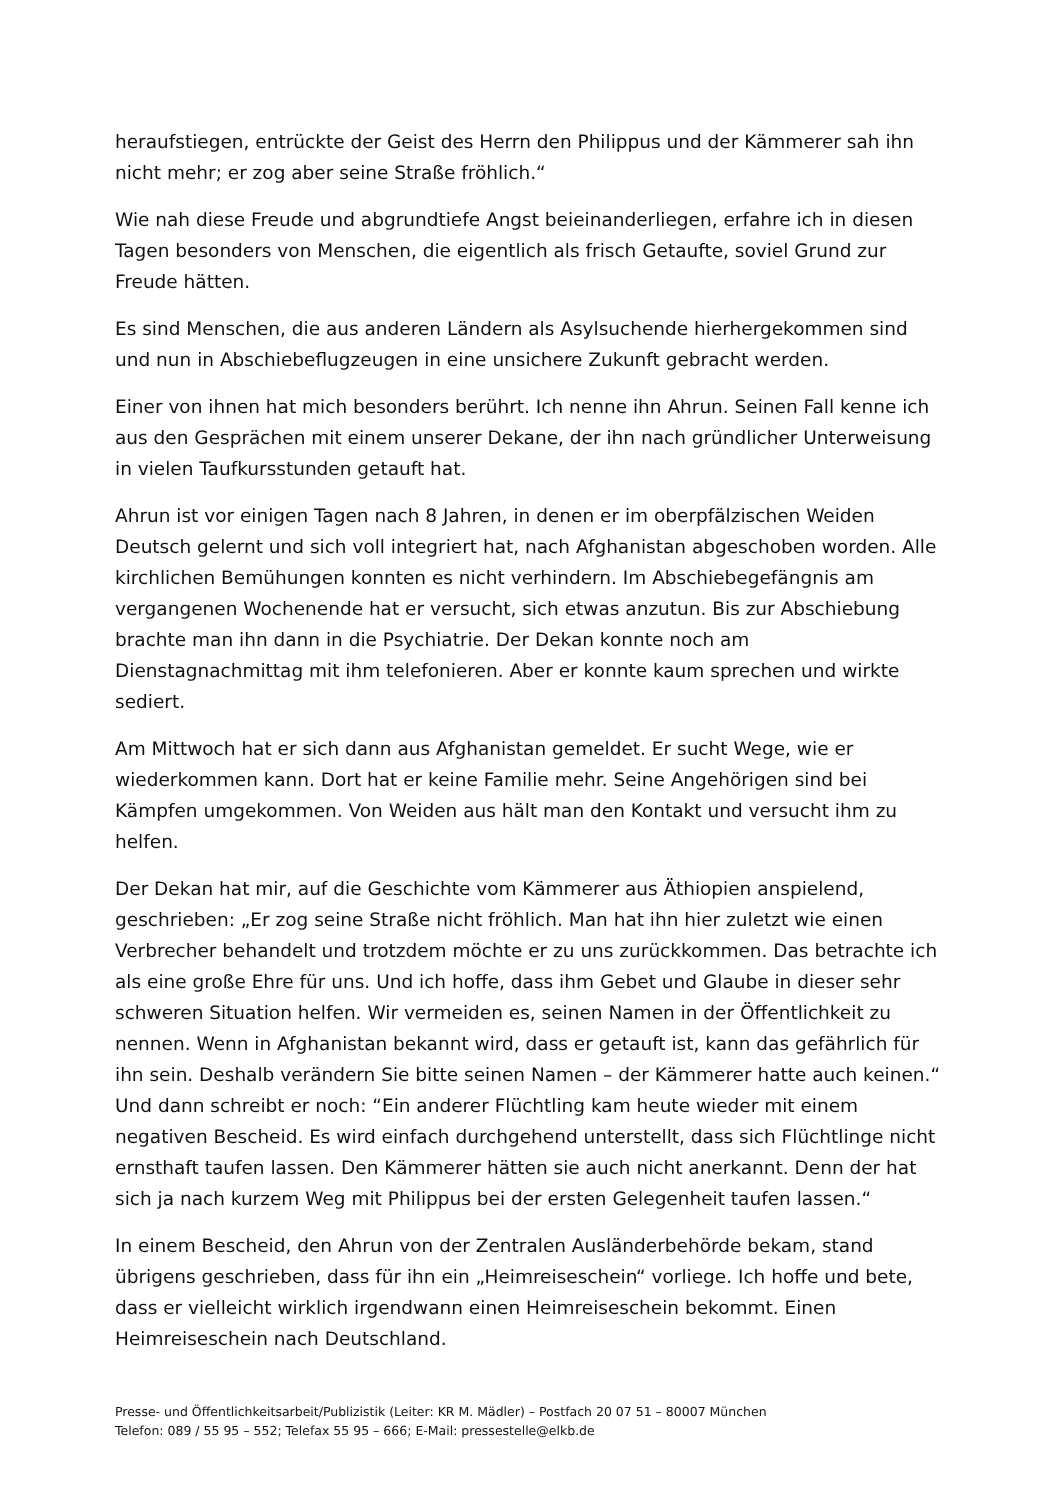heraufstiegen, entrückte der Geist des Herrn den Philippus und der Kämmerer sah ihn nicht mehr; er zog aber seine Straße fröhlich.“
Wie nah diese Freude und abgrundtiefe Angst beieinanderliegen, erfahre ich in diesen Tagen besonders von Menschen, die eigentlich als frisch Getaufte, soviel Grund zur Freude hätten.
Es sind Menschen, die aus anderen Ländern als Asylsuchende hierhergekommen sind und nun in Abschiebeflugzeugen in eine unsichere Zukunft gebracht werden.
Einer von ihnen hat mich besonders berührt. Ich nenne ihn Ahrun. Seinen Fall kenne ich aus den Gesprächen mit einem unserer Dekane, der ihn nach gründlicher Unterweisung in vielen Taufkursstunden getauft hat.
Ahrun ist vor einigen Tagen nach 8 Jahren, in denen er im oberpfälzischen Weiden Deutsch gelernt und sich voll integriert hat, nach Afghanistan abgeschoben worden. Alle kirchlichen Bemühungen konnten es nicht verhindern. Im Abschiebegefängnis am vergangenen Wochenende hat er versucht, sich etwas anzutun. Bis zur Abschiebung brachte man ihn dann in die Psychiatrie. Der Dekan konnte noch am Dienstagnachmittag mit ihm telefonieren. Aber er konnte kaum sprechen und wirkte sediert.
Am Mittwoch hat er sich dann aus Afghanistan gemeldet. Er sucht Wege, wie er wiederkommen kann. Dort hat er keine Familie mehr. Seine Angehörigen sind bei Kämpfen umgekommen. Von Weiden aus hält man den Kontakt und versucht ihm zu helfen.
Der Dekan hat mir, auf die Geschichte vom Kämmerer aus Äthiopien anspielend, geschrieben: „Er zog seine Straße nicht fröhlich. Man hat ihn hier zuletzt wie einen Verbrecher behandelt und trotzdem möchte er zu uns zurückkommen. Das betrachte ich als eine große Ehre für uns. Und ich hoffe, dass ihm Gebet und Glaube in dieser sehr schweren Situation helfen. Wir vermeiden es, seinen Namen in der Öffentlichkeit zu nennen. Wenn in Afghanistan bekannt wird, dass er getauft ist, kann das gefährlich für ihn sein. Deshalb verändern Sie bitte seinen Namen – der Kämmerer hatte auch keinen.“ Und dann schreibt er noch: “Ein anderer Flüchtling kam heute wieder mit einem negativen Bescheid. Es wird einfach durchgehend unterstellt, dass sich Flüchtlinge nicht ernsthaft taufen lassen. Den Kämmerer hätten sie auch nicht anerkannt. Denn der hat sich ja nach kurzem Weg mit Philippus bei der ersten Gelegenheit taufen lassen.“
In einem Bescheid, den Ahrun von der Zentralen Ausländerbehörde bekam, stand übrigens geschrieben, dass für ihn ein „Heimreiseschein“ vorliege. Ich hoffe und bete, dass er vielleicht wirklich irgendwann einen Heimreiseschein bekommt. Einen Heimreiseschein nach Deutschland.
Presse- und Öffentlichkeitsarbeit/Publizistik (Leiter: KR M. Mädler) – Postfach 20 07 51 – 80007 München
Telefon: 089 / 55 95 – 552; Telefax 55 95 – 666; E-Mail: pressestelle@elkb.de